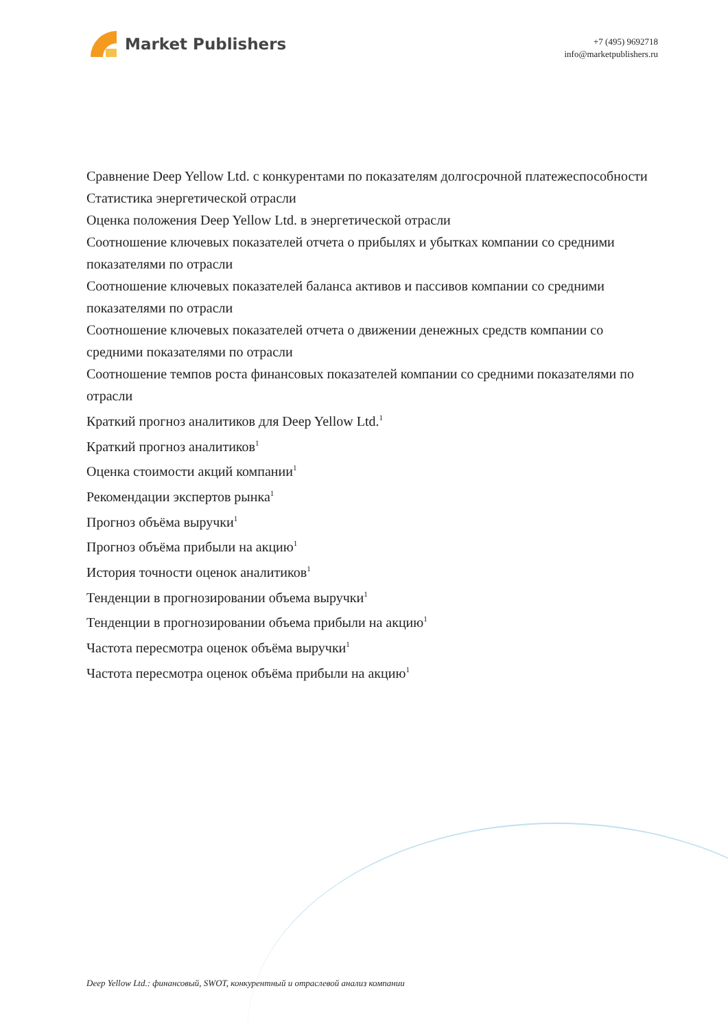Market Publishers
+7 (495) 9692718
info@marketpublishers.ru
Сравнение Deep Yellow Ltd. с конкурентами по показателям долгосрочной платежеспособности
Статистика энергетической отрасли
Оценка положения Deep Yellow Ltd. в энергетической отрасли
Соотношение ключевых показателей отчета о прибылях и убытках компании со средними показателями по отрасли
Соотношение ключевых показателей баланса активов и пассивов компании со средними показателями по отрасли
Соотношение ключевых показателей отчета о движении денежных средств компании со средними показателями по отрасли
Соотношение темпов роста финансовых показателей компании со средними показателями по отрасли
Краткий прогноз аналитиков для Deep Yellow Ltd.<sup>1</sup>
Краткий прогноз аналитиков<sup>1</sup>
Оценка стоимости акций компании<sup>1</sup>
Рекомендации экспертов рынка<sup>1</sup>
Прогноз объёма выручки<sup>1</sup>
Прогноз объёма прибыли на акцию<sup>1</sup>
История точности оценок аналитиков<sup>1</sup>
Тенденции в прогнозировании объема выручки<sup>1</sup>
Тенденции в прогнозировании объема прибыли на акцию<sup>1</sup>
Частота пересмотра оценок объёма выручки<sup>1</sup>
Частота пересмотра оценок объёма прибыли на акцию<sup>1</sup>
Deep Yellow Ltd.: финансовый, SWOT, конкурентный и отраслевой анализ компании